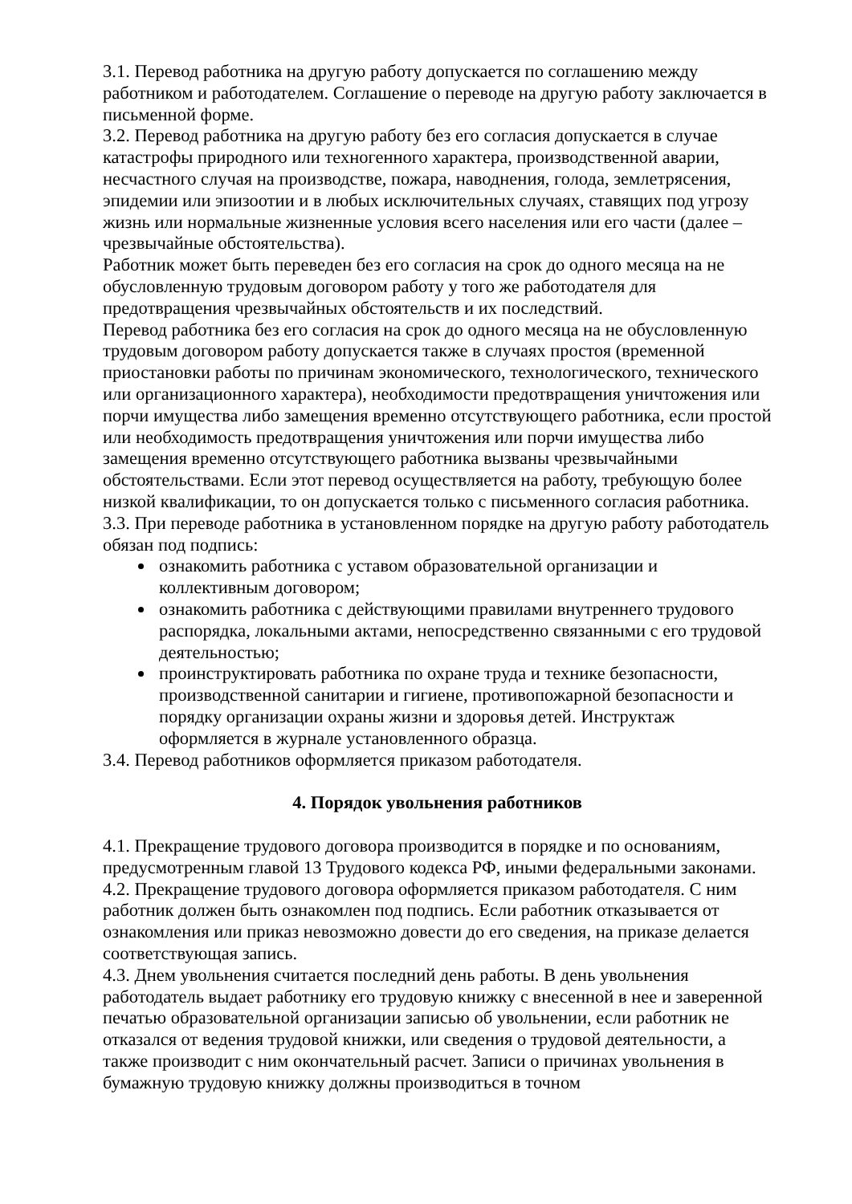3.1. Перевод работника на другую работу допускается по соглашению между работником и работодателем. Соглашение о переводе на другую работу заключается в письменной форме.
3.2. Перевод работника на другую работу без его согласия допускается в случае катастрофы природного или техногенного характера, производственной аварии, несчастного случая на производстве, пожара, наводнения, голода, землетрясения, эпидемии или эпизоотии и в любых исключительных случаях, ставящих под угрозу жизнь или нормальные жизненные условия всего населения или его части (далее – чрезвычайные обстоятельства).
Работник может быть переведен без его согласия на срок до одного месяца на не обусловленную трудовым договором работу у того же работодателя для предотвращения чрезвычайных обстоятельств и их последствий.
Перевод работника без его согласия на срок до одного месяца на не обусловленную трудовым договором работу допускается также в случаях простоя (временной приостановки работы по причинам экономического, технологического, технического или организационного характера), необходимости предотвращения уничтожения или порчи имущества либо замещения временно отсутствующего работника, если простой или необходимость предотвращения уничтожения или порчи имущества либо замещения временно отсутствующего работника вызваны чрезвычайными обстоятельствами. Если этот перевод осуществляется на работу, требующую более низкой квалификации, то он допускается только с письменного согласия работника.
3.3. При переводе работника в установленном порядке на другую работу работодатель обязан под подпись:
ознакомить работника с уставом образовательной организации и коллективным договором;
ознакомить работника с действующими правилами внутреннего трудового распорядка, локальными актами, непосредственно связанными с его трудовой деятельностью;
проинструктировать работника по охране труда и технике безопасности, производственной санитарии и гигиене, противопожарной безопасности и порядку организации охраны жизни и здоровья детей. Инструктаж оформляется в журнале установленного образца.
3.4. Перевод работников оформляется приказом работодателя.
4. Порядок увольнения работников
4.1. Прекращение трудового договора производится в порядке и по основаниям, предусмотренным главой 13 Трудового кодекса РФ, иными федеральными законами.
4.2. Прекращение трудового договора оформляется приказом работодателя. С ним работник должен быть ознакомлен под подпись. Если работник отказывается от ознакомления или приказ невозможно довести до его сведения, на приказе делается соответствующая запись.
4.3. Днем увольнения считается последний день работы. В день увольнения работодатель выдает работнику его трудовую книжку с внесенной в нее и заверенной печатью образовательной организации записью об увольнении, если работник не отказался от ведения трудовой книжки, или сведения о трудовой деятельности, а также производит с ним окончательный расчет. Записи о причинах увольнения в бумажную трудовую книжку должны производиться в точном